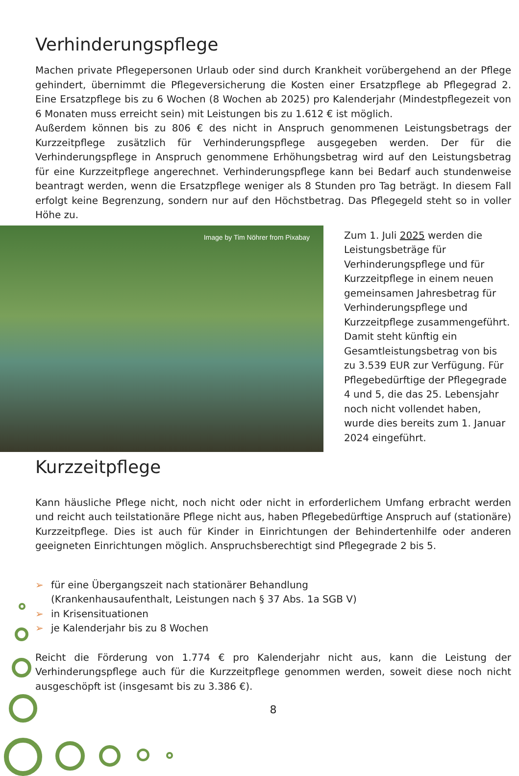Verhinderungspflege
Machen private Pflegepersonen Urlaub oder sind durch Krankheit vorübergehend an der Pflege gehindert, übernimmt die Pflegeversicherung die Kosten einer Ersatzpflege ab Pflegegrad 2. Eine Ersatzpflege bis zu 6 Wochen (8 Wochen ab 2025) pro Kalenderjahr (Mindestpflegezeit von 6 Monaten muss erreicht sein) mit Leistungen bis zu 1.612 € ist möglich.
Außerdem können bis zu 806 € des nicht in Anspruch genommenen Leistungsbetrags der Kurzzeitpflege zusätzlich für Verhinderungspflege ausgegeben werden. Der für die Verhinderungspflege in Anspruch genommene Erhöhungsbetrag wird auf den Leistungsbetrag für eine Kurzzeitpflege angerechnet. Verhinderungspflege kann bei Bedarf auch stundenweise beantragt werden, wenn die Ersatzpflege weniger als 8 Stunden pro Tag beträgt. In diesem Fall erfolgt keine Begrenzung, sondern nur auf den Höchstbetrag. Das Pflegegeld steht so in voller Höhe zu.
Image by Tim Nöhrer from Pixabay
Zum 1. Juli 2025 werden die Leistungsbeträge für Verhinderungspflege und für Kurzzeitpflege in einem neuen gemeinsamen Jahresbetrag für Verhinderungspflege und Kurzzeitpflege zusammengeführt. Damit steht künftig ein Gesamtleistungsbetrag von bis zu 3.539 EUR zur Verfügung. Für Pflegebedürftige der Pflegegrade 4 und 5, die das 25. Lebensjahr noch nicht vollendet haben, wurde dies bereits zum 1. Januar 2024 eingeführt.
Kurzzeitpflege
Kann häusliche Pflege nicht, noch nicht oder nicht in erforderlichem Umfang erbracht werden und reicht auch teilstationäre Pflege nicht aus, haben Pflegebedürftige Anspruch auf (stationäre) Kurzzeitpflege. Dies ist auch für Kinder in Einrichtungen der Behindertenhilfe oder anderen geeigneten Einrichtungen möglich. Anspruchsberechtigt sind Pflegegrade 2 bis 5.
➢ für eine Übergangszeit nach stationärer Behandlung
(Krankenhausaufenthalt, Leistungen nach § 37 Abs. 1a SGB V)
➢ in Krisensituationen
➢ je Kalenderjahr bis zu 8 Wochen
Reicht die Förderung von 1.774 € pro Kalenderjahr nicht aus, kann die Leistung der Verhinderungspflege auch für die Kurzzeitpflege genommen werden, soweit diese noch nicht ausgeschöpft ist (insgesamt bis zu 3.386 €).
8